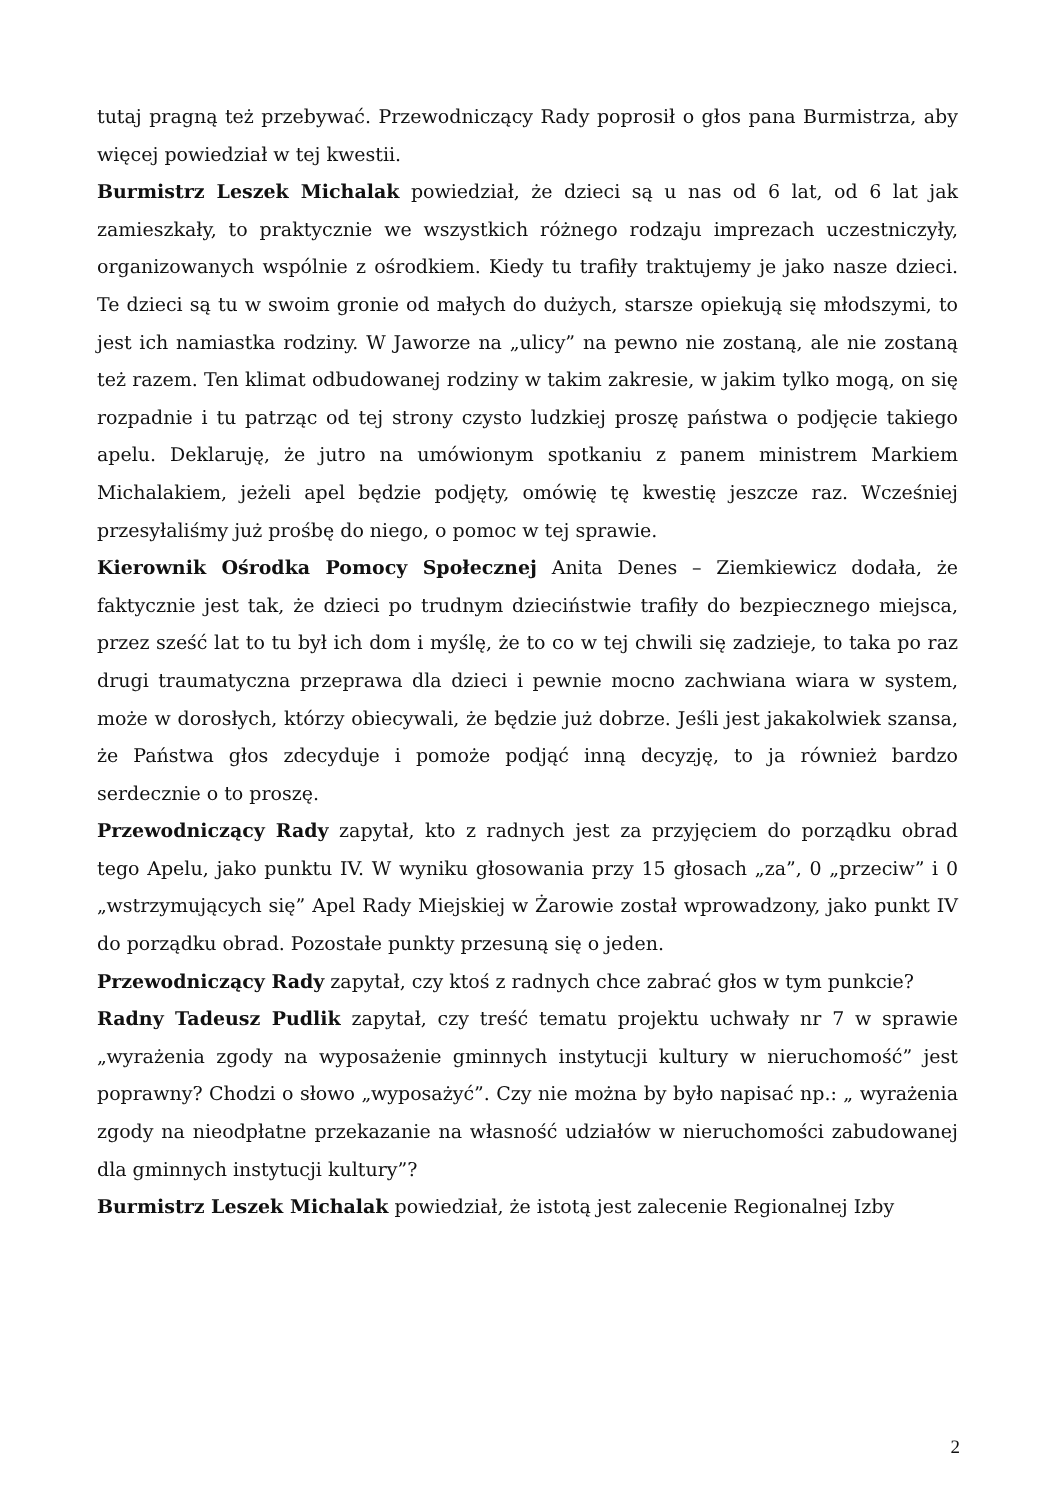tutaj pragną też przebywać. Przewodniczący Rady poprosił o głos pana Burmistrza, aby więcej powiedział w tej kwestii.
Burmistrz Leszek Michalak powiedział, że dzieci są u nas od 6 lat, od 6 lat jak zamieszkały, to praktycznie we wszystkich różnego rodzaju imprezach uczestniczyły, organizowanych wspólnie z ośrodkiem. Kiedy tu trafiły traktujemy je jako nasze dzieci. Te dzieci są tu w swoim gronie od małych do dużych, starsze opiekują się młodszymi, to jest ich namiastka rodziny. W Jaworze na „ulicy” na pewno nie zostaną, ale nie zostaną też razem. Ten klimat odbudowanej rodziny w takim zakresie, w jakim tylko mogą, on się rozpadnie i tu patrząc od tej strony czysto ludzkiej proszę państwa o podjęcie takiego apelu. Deklaruję, że jutro na umówionym spotkaniu z panem ministrem Markiem Michalakiem, jeżeli apel będzie podjęty, omówię tę kwestię jeszcze raz. Wcześniej przesyłaliśmy już prośbę do niego, o pomoc w tej sprawie.
Kierownik Ośrodka Pomocy Społecznej Anita Denes – Ziemkiewicz dodała, że faktycznie jest tak, że dzieci po trudnym dzieciństwie trafiły do bezpiecznego miejsca, przez sześć lat to tu był ich dom i myślę, że to co w tej chwili się zadzieje, to taka po raz drugi traumatyczna przeprawa dla dzieci i pewnie mocno zachwiana wiara w system, może w dorosłych, którzy obiecywali, że będzie już dobrze. Jeśli jest jakakolwiek szansa, że Państwa głos zdecyduje i pomoże podjąć inną decyzję, to ja również bardzo serdecznie o to proszę.
Przewodniczący Rady zapytał, kto z radnych jest za przyjęciem do porządku obrad tego Apelu, jako punktu IV. W wyniku głosowania przy 15 głosach „za”, 0 „przeciw” i 0 „wstrzymujących się” Apel Rady Miejskiej w Żarowie został wprowadzony, jako punkt IV do porządku obrad. Pozostałe punkty przesuną się o jeden.
Przewodniczący Rady zapytał, czy ktoś z radnych chce zabrać głos w tym punkcie?
Radny Tadeusz Pudlik zapytał, czy treść tematu projektu uchwały nr 7 w sprawie „wyrażenia zgody na wyposażenie gminnych instytucji kultury w nieruchomość” jest poprawny? Chodzi o słowo „wyposażyć”. Czy nie można by było napisać np.: „ wyrażenia zgody na nieodpłatne przekazanie na własność udziałów w nieruchomości zabudowanej dla gminnych instytucji kultury”?
Burmistrz Leszek Michalak powiedział, że istotą jest zalecenie Regionalnej Izby
2